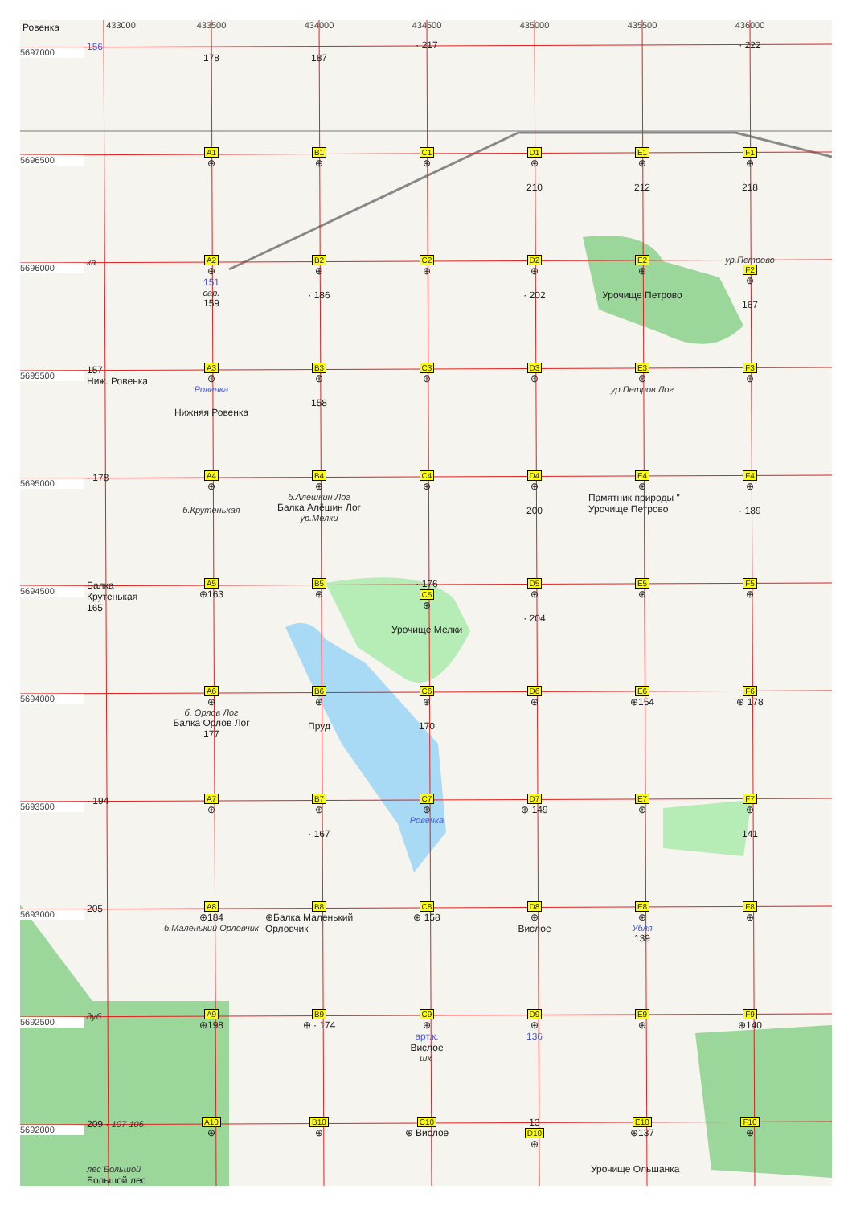Ровенка
433000
433500
434000
434500
435000
435500
436000
5697000
156
178
187
· 217
· 222
5696500
A1
⊕
B1
⊕
C1
⊕
D1
⊕
210
E1
⊕
212
F1
⊕
218
5696000
ка
A2
⊕
151
сар.
159
B2
⊕
· 186
C2
⊕
D2
⊕
· 202
E2
⊕
Урочище Петрово
ур.Петрово
F2
⊕
167
5695500
157
Ниж. Ровенка
A3
⊕
Ровенка
Нижняя Ровенка
B3
⊕
158
C3
⊕
D3
⊕
E3
⊕
ур.Петров Лог
F3
⊕
5695000
· 178
A4
⊕
б.Крутенькая
B4
⊕
б.Алешкин Лог
Балка Алёшин Лог
ур.Мелки
C4
⊕
D4
⊕
200
E4
⊕
Памятник природы " Урочище Петрово
F4
⊕
· 189
5694500
Балка Крутенькая 165
A5
⊕163
B5
⊕
· 176
C5
⊕
Урочище Мелки
D5
⊕
· 204
E5
⊕
F5
⊕
5694000
A6
⊕
б. Орлов Лог
Балка Орлов Лог
177
B6
⊕
Пруд
C6
⊕
170
D6
⊕
E6
⊕154
F6
⊕ 178
5693500
· 194
A7
⊕
B7
⊕
· 167
C7
⊕
Ровенка
D7
⊕ 149
E7
⊕
F7
⊕
141
5693000
205
A8
⊕184
б.Маленький Орловчик
B8
⊕Балка Маленький Орловчик
C8
⊕ 158
D8
⊕
Вислое
E8
⊕
Убля
139
F8
⊕
5692500
дуб
A9
⊕198
B9
⊕ · 174
C9
⊕
арт.к.
Вислое
шк.
D9
⊕
136
E9
⊕
F9
⊕140
5692000
209 · 107 106
A10
⊕
B10
⊕
C10
⊕ Вислое
13
D10
⊕
E10
⊕137
F10
⊕
лес Большой
Большой лес
Урочище Ольшанка